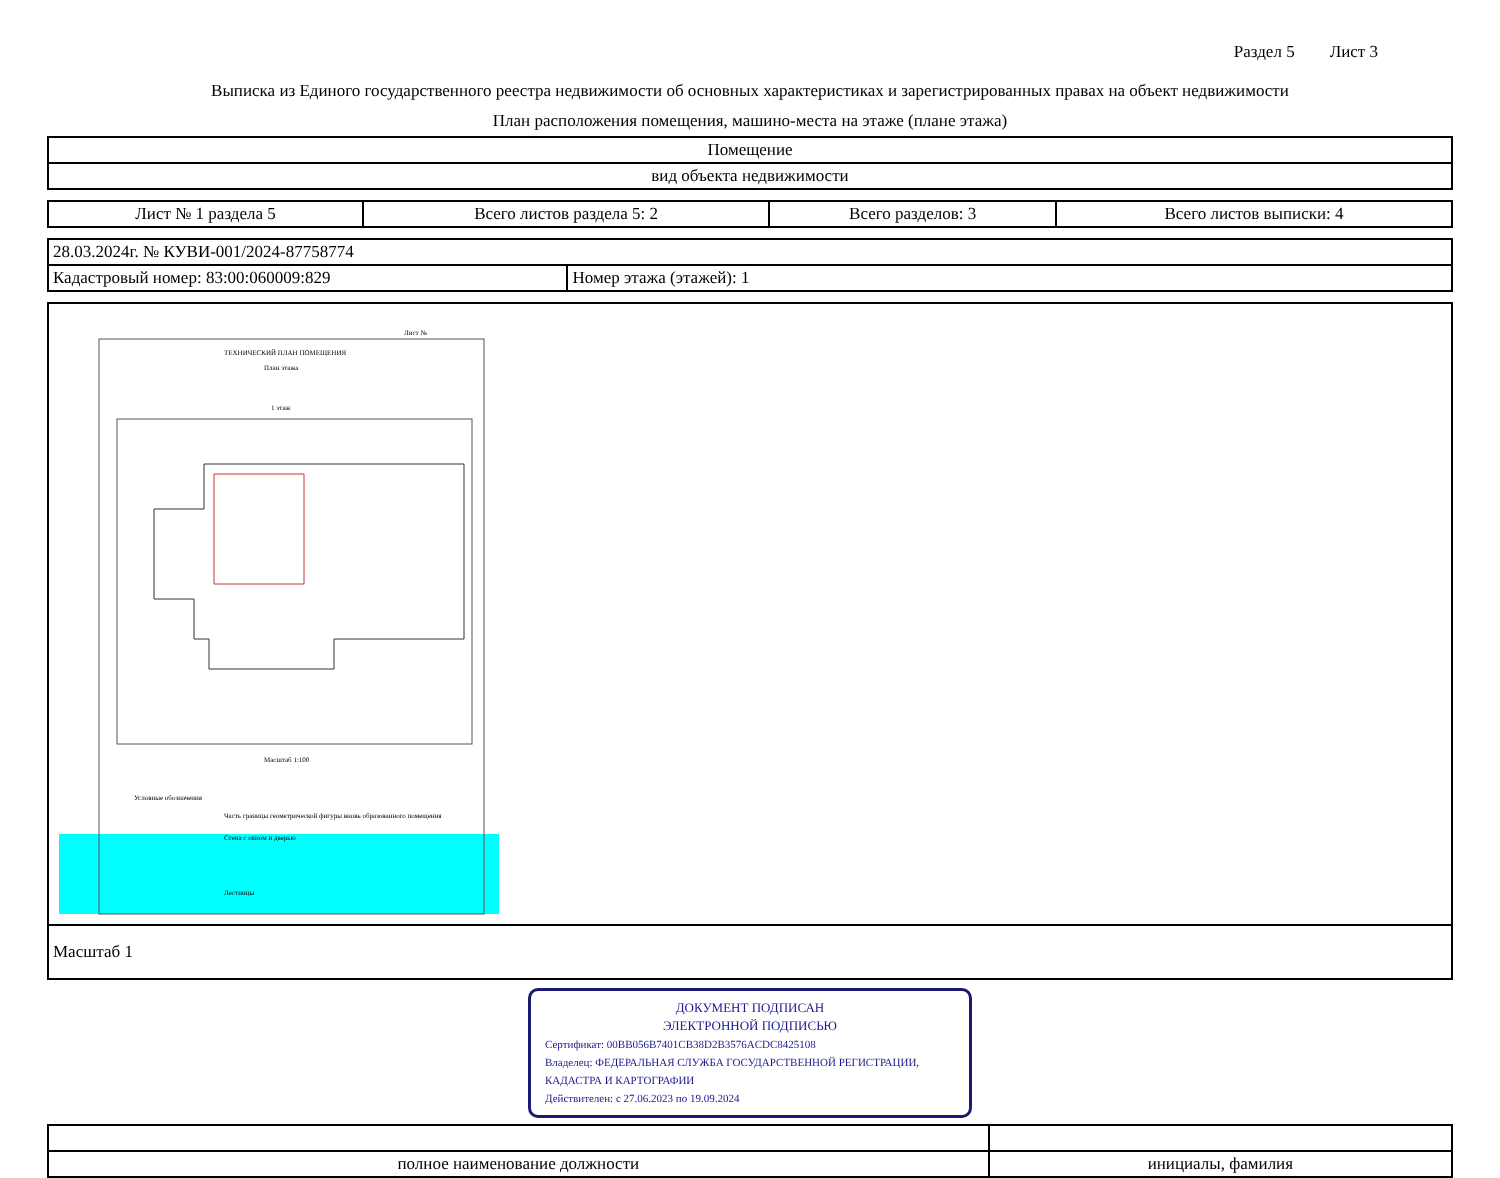Раздел 5 Лист 3
Выписка из Единого государственного реестра недвижимости об основных характеристиках и зарегистрированных правах на объект недвижимости
План расположения помещения, машино-места на этаже (плане этажа)
| Помещение |
| вид объекта недвижимости |
| Лист № 1 раздела 5 | Всего листов раздела 5: 2 | Всего разделов: 3 | Всего листов выписки: 4 |
| 28.03.2024г. № КУВИ-001/2024-87758774 | |
| Кадастровый номер: 83:00:060009:829 | Номер этажа (этажей): 1 |
Лист №
ТЕХНИЧЕСКИЙ ПЛАН ПОМЕЩЕНИЯ
План этажа
1 этаж
Масштаб 1:100
Условные обозначения
Часть границы геометрической фигуры вновь образованного помещения
Стена с окном и дверью
Лестницы
| Масштаб 1 |
ДОКУМЕНТ ПОДПИСАН
ЭЛЕКТРОННОЙ ПОДПИСЬЮ
Сертификат: 00BB056B7401CB38D2B3576ACDC8425108
Владелец: ФЕДЕРАЛЬНАЯ СЛУЖБА ГОСУДАРСТВЕННОЙ РЕГИСТРАЦИИ, КАДАСТРА И КАРТОГРАФИИ
Действителен: с 27.06.2023 по 19.09.2024
| полное наименование должности | инициалы, фамилия |